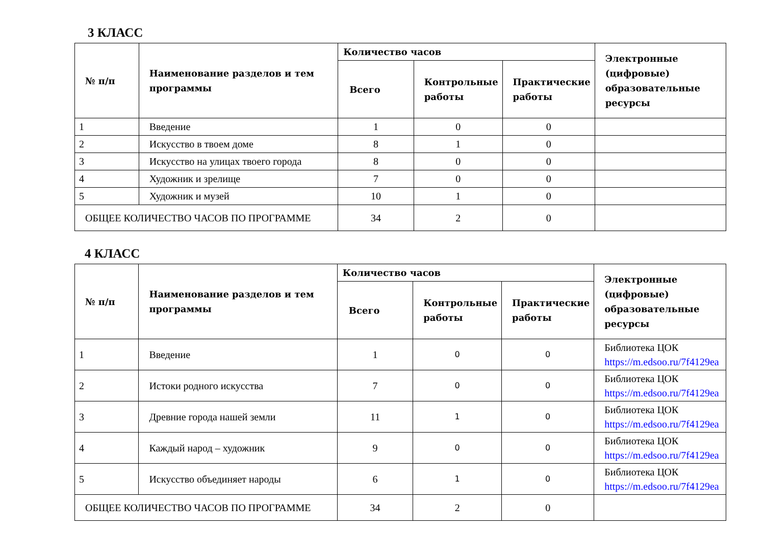3 КЛАСС
| № п/п | Наименование разделов и тем программы | Количество часов | | | Электронные (цифровые) образовательные ресурсы |
| --- | --- | --- | --- | --- | --- |
| | | Всего | Контрольные работы | Практические работы | |
| 1 | Введение | 1 | 0 | 0 | |
| 2 | Искусство в твоем доме | 8 | 1 | 0 | |
| 3 | Искусство на улицах твоего города | 8 | 0 | 0 | |
| 4 | Художник и зрелище | 7 | 0 | 0 | |
| 5 | Художник и музей | 10 | 1 | 0 | |
| ОБЩЕЕ КОЛИЧЕСТВО ЧАСОВ ПО ПРОГРАММЕ | | 34 | 2 | 0 | |
4 КЛАСС
| № п/п | Наименование разделов и тем программы | Количество часов | | | Электронные (цифровые) образовательные ресурсы |
| --- | --- | --- | --- | --- | --- |
| | | Всего | Контрольные работы | Практические работы | |
| 1 | Введение | 1 | 0 | 0 | Библиотека ЦОК https://m.edsoo.ru/7f4129ea |
| 2 | Истоки родного искусства | 7 | 0 | 0 | Библиотека ЦОК https://m.edsoo.ru/7f4129ea |
| 3 | Древние города нашей земли | 11 | 1 | 0 | Библиотека ЦОК https://m.edsoo.ru/7f4129ea |
| 4 | Каждый народ – художник | 9 | 0 | 0 | Библиотека ЦОК https://m.edsoo.ru/7f4129ea |
| 5 | Искусство объединяет народы | 6 | 1 | 0 | Библиотека ЦОК https://m.edsoo.ru/7f4129ea |
| ОБЩЕЕ КОЛИЧЕСТВО ЧАСОВ ПО ПРОГРАММЕ | | 34 | 2 | 0 | |